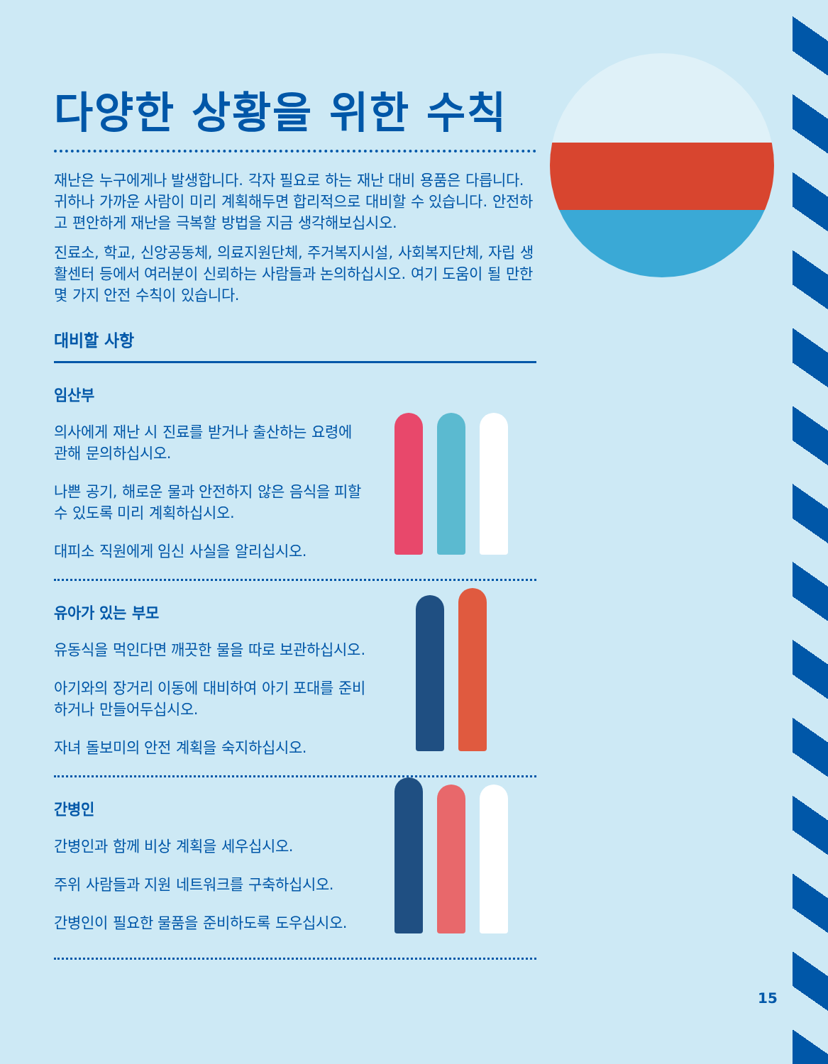다양한 상황을 위한 수칙
재난은 누구에게나 발생합니다. 각자 필요로 하는 재난 대비 용품은 다릅니다. 귀하나 가까운 사람이 미리 계획해두면 합리적으로 대비할 수 있습니다. 안전하고 편안하게 재난을 극복할 방법을 지금 생각해보십시오.
진료소, 학교, 신앙공동체, 의료지원단체, 주거복지시설, 사회복지단체, 자립 생활센터 등에서 여러분이 신뢰하는 사람들과 논의하십시오. 여기 도움이 될 만한 몇 가지 안전 수칙이 있습니다.
대비할 사항
임산부
의사에게 재난 시 진료를 받거나 출산하는 요령에 관해 문의하십시오.
나쁜 공기, 해로운 물과 안전하지 않은 음식을 피할 수 있도록 미리 계획하십시오.
대피소 직원에게 임신 사실을 알리십시오.
유아가 있는 부모
유동식을 먹인다면 깨끗한 물을 따로 보관하십시오.
아기와의 장거리 이동에 대비하여 아기 포대를 준비하거나 만들어두십시오.
자녀 돌보미의 안전 계획을 숙지하십시오.
간병인
간병인과 함께 비상 계획을 세우십시오.
주위 사람들과 지원 네트워크를 구축하십시오.
간병인이 필요한 물품을 준비하도록 도우십시오.
15